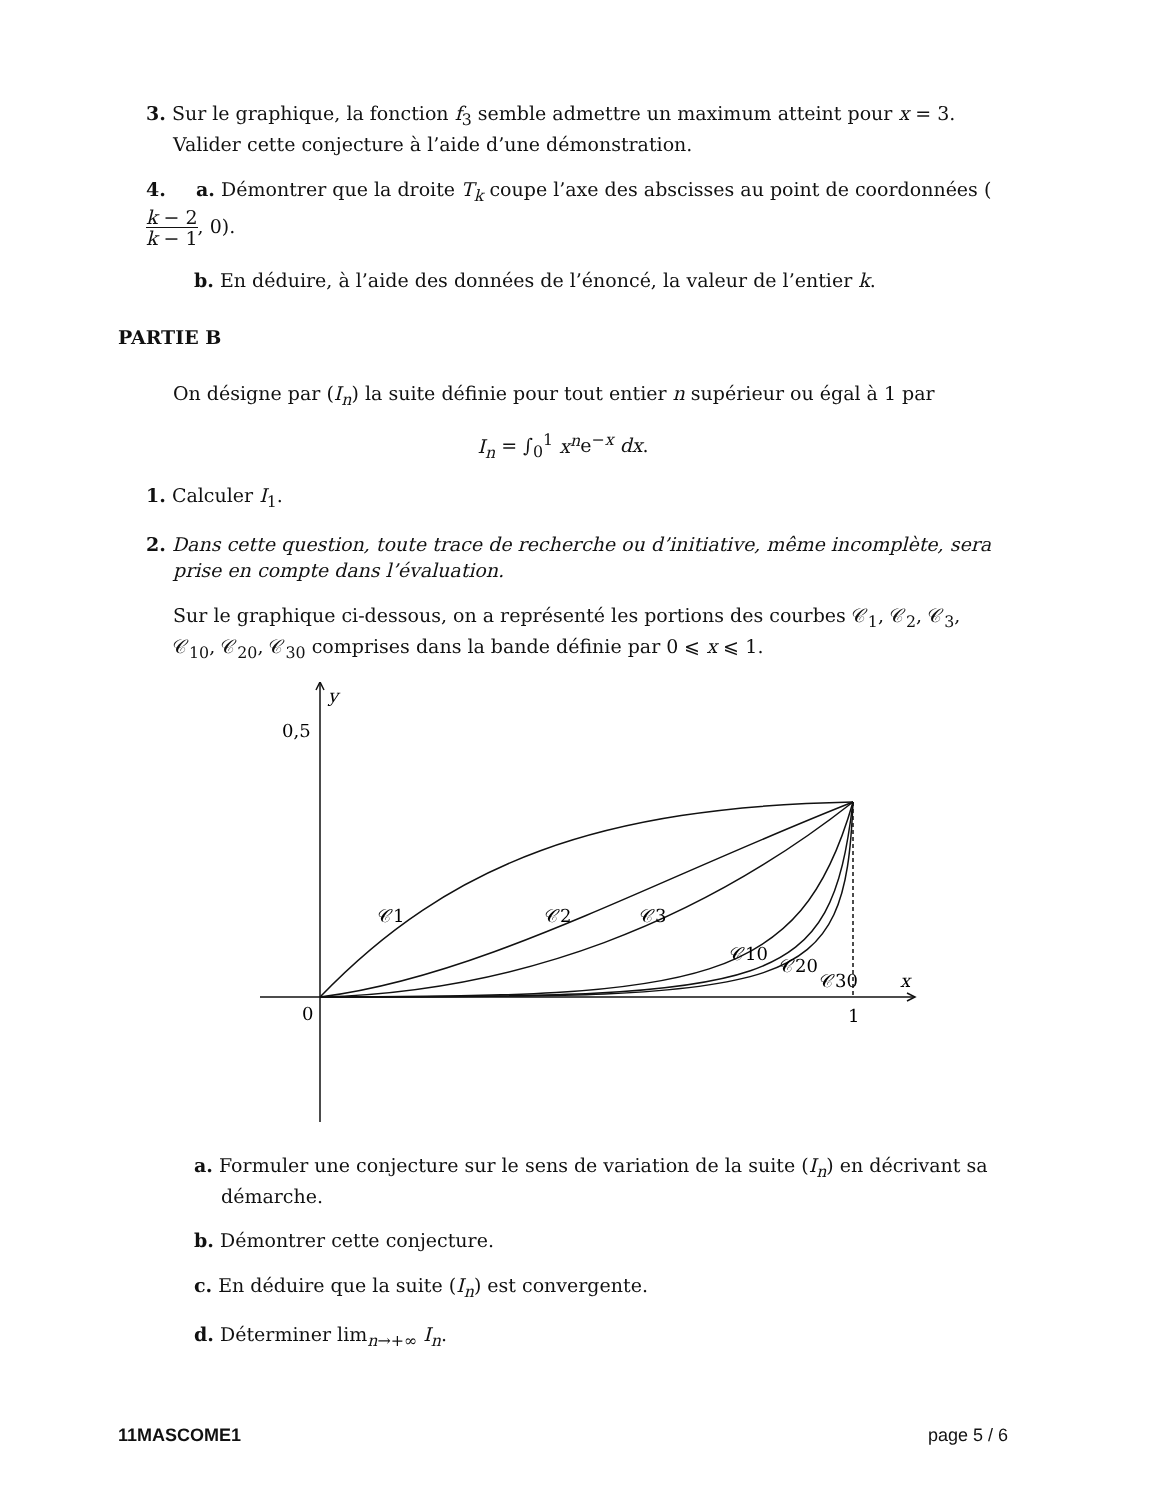3. Sur le graphique, la fonction f<sub>3</sub> semble admettre un maximum atteint pour x = 3.
Valider cette conjecture à l’aide d’une démonstration.
4. a. Démontrer que la droite T<sub>k</sub> coupe l’axe des abscisses au point de coordonnées (k − 2 k − 1, 0).
b. En déduire, à l’aide des données de l’énoncé, la valeur de l’entier k.
PARTIE B
On désigne par (I<sub>n</sub>) la suite définie pour tout entier n supérieur ou égal à 1 par
I<sub>n</sub> = ∫<sub>0</sub><sup>1</sup> x<sup>n</sup>e<sup>−x</sup> dx.
1. Calculer I<sub>1</sub>.
2. Dans cette question, toute trace de recherche ou d’initiative, même incomplète, sera prise en compte dans l’évaluation.
Sur le graphique ci-dessous, on a représenté les portions des courbes 𝒞<sub>1</sub>, 𝒞<sub>2</sub>, 𝒞<sub>3</sub>, 𝒞<sub>10</sub>, 𝒞<sub>20</sub>, 𝒞<sub>30</sub> comprises dans la bande définie par 0 ⩽ x ⩽ 1.
y
0,5
x
0
1
𝒞1
𝒞2
𝒞3
𝒞10
𝒞20
𝒞30
a. Formuler une conjecture sur le sens de variation de la suite (I<sub>n</sub>) en décrivant sa démarche.
b. Démontrer cette conjecture.
c. En déduire que la suite (I<sub>n</sub>) est convergente.
d. Déterminer lim<sub>n→+∞</sub> I<sub>n</sub>.
11MASCOME1 page 5 / 6